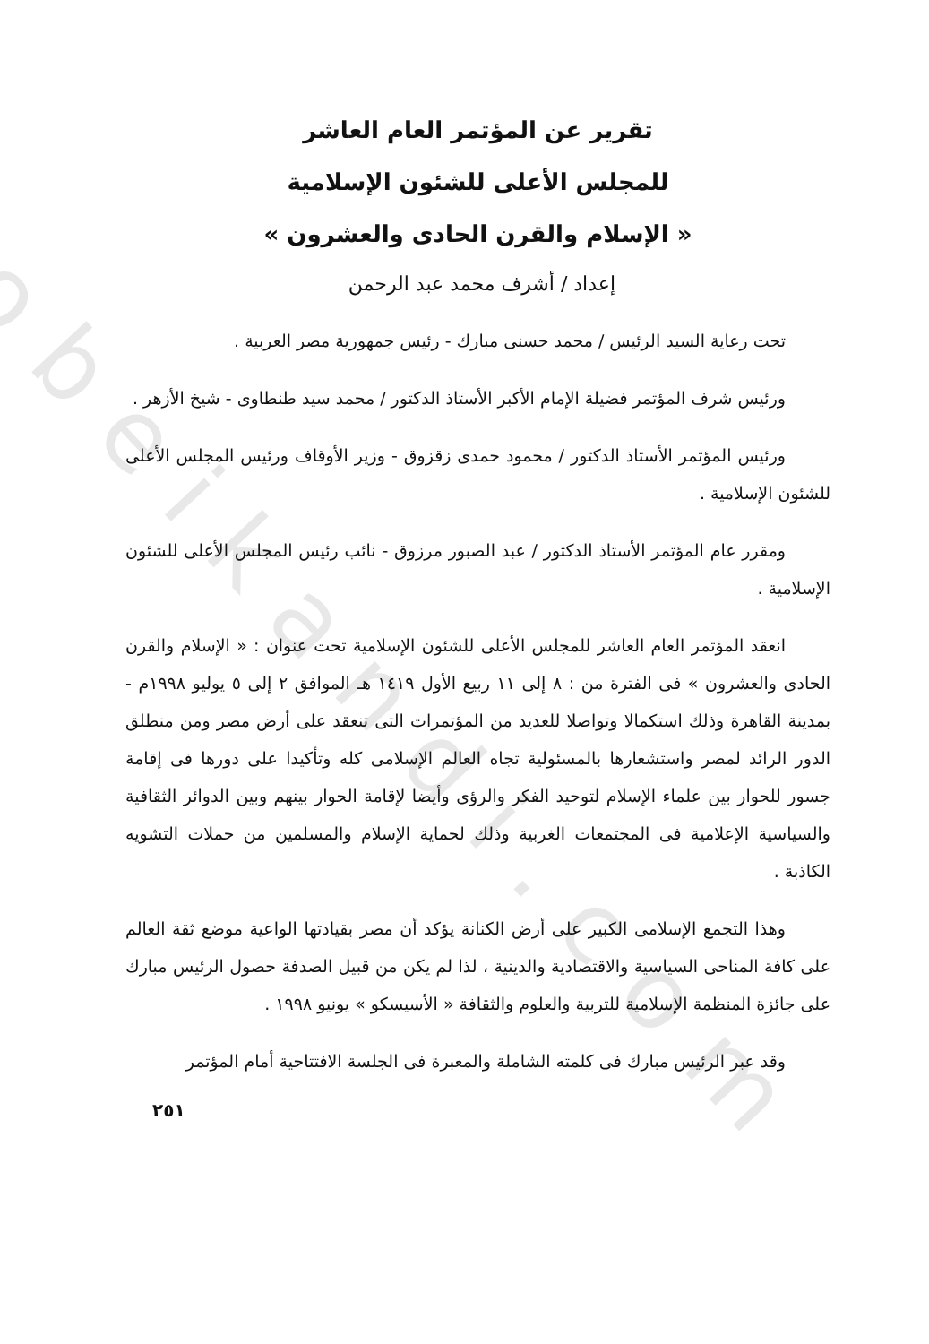obeikandi.com
تقرير عن المؤتمر العام العاشر
للمجلس الأعلى للشئون الإسلامية
« الإسلام والقرن الحادى والعشرون »
إعداد / أشرف محمد عبد الرحمن
تحت رعاية السيد الرئيس / محمد حسنى مبارك - رئيس جمهورية مصر العربية .
ورئيس شرف المؤتمر فضيلة الإمام الأكبر الأستاذ الدكتور / محمد سيد طنطاوى - شيخ الأزهر .
ورئيس المؤتمر الأستاذ الدكتور / محمود حمدى زقزوق - وزير الأوقاف ورئيس المجلس الأعلى للشئون الإسلامية .
ومقرر عام المؤتمر الأستاذ الدكتور / عبد الصبور مرزوق - نائب رئيس المجلس الأعلى للشئون الإسلامية .
انعقد المؤتمر العام العاشر للمجلس الأعلى للشئون الإسلامية تحت عنوان : « الإسلام والقرن الحادى والعشرون » فى الفترة من : ٨ إلى ١١ ربيع الأول ١٤١٩ هـ الموافق ٢ إلى ٥ يوليو ١٩٩٨م - بمدينة القاهرة وذلك استكمالا وتواصلا للعديد من المؤتمرات التى تنعقد على أرض مصر ومن منطلق الدور الرائد لمصر واستشعارها بالمسئولية تجاه العالم الإسلامى كله وتأكيدا على دورها فى إقامة جسور للحوار بين علماء الإسلام لتوحيد الفكر والرؤى وأيضا لإقامة الحوار بينهم وبين الدوائر الثقافية والسياسية الإعلامية فى المجتمعات الغربية وذلك لحماية الإسلام والمسلمين من حملات التشويه الكاذبة .
وهذا التجمع الإسلامى الكبير على أرض الكنانة يؤكد أن مصر بقيادتها الواعية موضع ثقة العالم على كافة المناحى السياسية والاقتصادية والدينية ، لذا لم يكن من قبيل الصدفة حصول الرئيس مبارك على جائزة المنظمة الإسلامية للتربية والعلوم والثقافة « الأسيسكو » يونيو ١٩٩٨ .
وقد عبر الرئيس مبارك فى كلمته الشاملة والمعبرة فى الجلسة الافتتاحية أمام المؤتمر
٢٥١